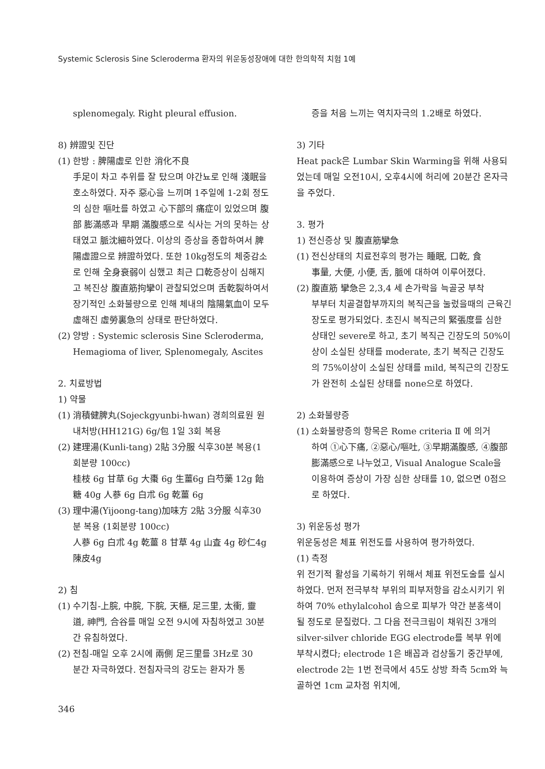Systemic Sclerosis Sine Scleroderma 환자의 위운동성장애에 대한 한의학적 치험 1예
splenomegaly. Right pleural effusion.
8) 辨證및 진단
(1) 한방 : 脾陽虛로 인한 消化不良
手足이 차고 추위를 잘 탔으며 야간뇨로 인해 淺眠을 호소하였다. 자주 惡心을 느끼며 1주일에 1-2회 정도의 심한 嘔吐를 하였고 心下部의 痛症이 있었으며 腹部 膨滿感과 早期 滿腹感으로 식사는 거의 못하는 상태였고 脈沈細하였다. 이상의 증상을 종합하여서 脾陽虛證으로 辨證하였다. 또한 10kg정도의 체중감소로 인해 全身衰弱이 심했고 최근 口乾증상이 심해지고 복진상 腹直筋拘攣이 관찰되었으며 舌乾裂하여서 장기적인 소화불량으로 인해 체내의 陰陽氣血이 모두 虛해진 虛勞裏急의 상태로 판단하였다.
(2) 양방 : Systemic sclerosis Sine Scleroderma,
Hemagioma of liver, Splenomegaly, Ascites
2. 치료방법
1) 약물
(1) 消積健脾丸(Sojeckgyunbi-hwan) 경희의료원 원
내처방(HH121G) 6g/包 1일 3회 복용
(2) 建理湯(Kunli-tang) 2貼 3分服 식후30분 복용(1
회분량 100cc)
桂枝 6g 甘草 6g 大棗 6g 生薑6g 白芍藥 12g 飴糖 40g 人蔘 6g 白朮 6g 乾薑 6g
(3) 理中湯(Yijoong-tang)加味方 2貼 3分服 식후30
분 복용 (1회분량 100cc)
人蔘 6g 白朮 4g 乾薑 8 甘草 4g 山査 4g 砂仁4g 陳皮4g
2) 침
(1) 수기침-上脘, 中脘, 下脘, 天樞, 足三里, 太衝, 靈
道, 神門, 合谷를 매일 오전 9시에 자침하였고 30분간 유침하였다.
(2) 전침-매일 오후 2시에 兩側 足三里를 3Hz로 30
분간 자극하였다. 전침자극의 강도는 환자가 통
증을 처음 느끼는 역치자극의 1.2배로 하였다.
3) 기타
Heat pack은 Lumbar Skin Warming을 위해 사용되었는데 매일 오전10시, 오후4시에 허리에 20분간 온자극을 주었다.
3. 평가
1) 전신증상 및 腹直筋攣急
(1) 전신상태의 치료전후의 평가는 睡眠, 口乾, 食
事量, 大便, 小便, 舌, 脈에 대하여 이루어졌다.
(2) 腹直筋 攣急은 2,3,4 세 손가락을 늑골궁 부착
부부터 치골결합부까지의 복직근을 눌렀을때의 근육긴장도로 평가되었다. 초진시 복직근의 緊張度를 심한 상태인 severe로 하고, 초기 복직근 긴장도의 50%이상이 소실된 상태를 moderate, 초기 복직근 긴장도의 75%이상이 소실된 상태를 mild, 복직근의 긴장도가 완전히 소실된 상태를 none으로 하였다.
2) 소화불량증
(1) 소화불량증의 항목은 Rome criteria Ⅱ 에 의거
하여 ①心下痛, ②惡心/嘔吐, ③早期滿腹感, ④腹部膨滿感으로 나누었고, Visual Analogue Scale을 이용하여 증상이 가장 심한 상태를 10, 없으면 0점으로 하였다.
3) 위운동성 평가
위운동성은 체표 위전도를 사용하여 평가하였다.
(1) 측정
위 전기적 활성을 기록하기 위해서 체표 위전도술를 실시하였다. 먼저 전극부착 부위의 피부저항을 감소시키기 위하여 70% ethylalcohol 솜으로 피부가 약간 분홍색이 될 정도로 문질렀다. 그 다음 전극크림이 채워진 3개의 silver-silver chloride EGG electrode를 복부 위에 부착시켰다; electrode 1은 배꼽과 검상돌기 중간부에, electrode 2는 1번 전극에서 45도 상방 좌측 5cm와 늑골하연 1cm 교차점 위치에,
346